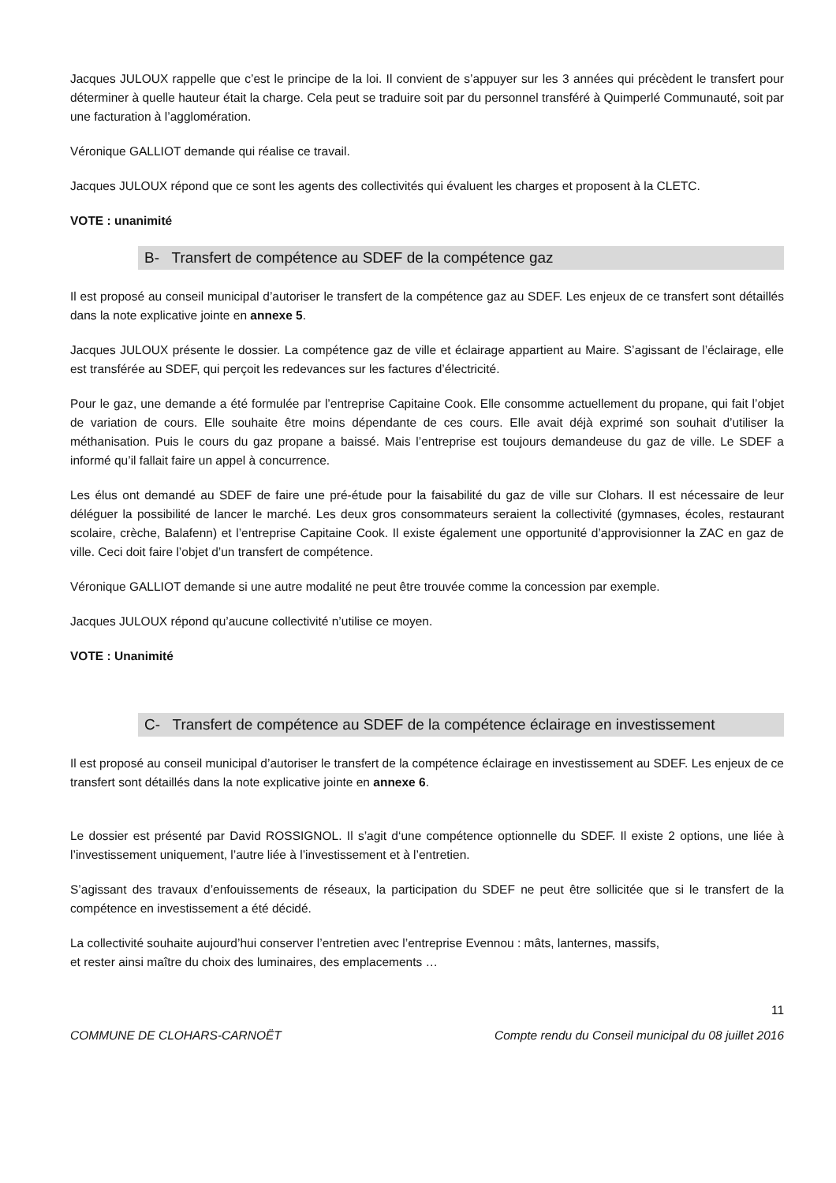Jacques JULOUX rappelle que c’est le principe de la loi. Il convient de s’appuyer sur les 3 années qui précèdent le transfert pour déterminer à quelle hauteur était la charge. Cela peut se traduire soit par du personnel transféré à Quimperlé Communauté, soit par une facturation à l’agglomération.
Véronique GALLIOT demande qui réalise ce travail.
Jacques JULOUX répond que ce sont les agents des collectivités qui évaluent les charges et proposent à la CLETC.
VOTE : unanimité
B- Transfert de compétence au SDEF de la compétence gaz
Il est proposé au conseil municipal d’autoriser le transfert de la compétence gaz au SDEF. Les enjeux de ce transfert sont détaillés dans la note explicative jointe en annexe 5.
Jacques JULOUX présente le dossier. La compétence gaz de ville et éclairage appartient au Maire. S’agissant de l’éclairage, elle est transférée au SDEF, qui perçoit les redevances sur les factures d’électricité.
Pour le gaz, une demande a été formulée par l’entreprise Capitaine Cook. Elle consomme actuellement du propane, qui fait l’objet de variation de cours. Elle souhaite être moins dépendante de ces cours. Elle avait déjà exprimé son souhait d’utiliser la méthanisation. Puis le cours du gaz propane a baissé. Mais l’entreprise est toujours demandeuse du gaz de ville. Le SDEF a informé qu’il fallait faire un appel à concurrence.
Les élus ont demandé au SDEF de faire une pré-étude pour la faisabilité du gaz de ville sur Clohars. Il est nécessaire de leur déléguer la possibilité de lancer le marché. Les deux gros consommateurs seraient la collectivité (gymnases, écoles, restaurant scolaire, crèche, Balafenn) et l’entreprise Capitaine Cook. Il existe également une opportunité d’approvisionner la ZAC en gaz de ville. Ceci doit faire l’objet d’un transfert de compétence.
Véronique GALLIOT demande si une autre modalité ne peut être trouvée comme la concession par exemple.
Jacques JULOUX répond qu’aucune collectivité n’utilise ce moyen.
VOTE : Unanimité
C- Transfert de compétence au SDEF de la compétence éclairage en investissement
Il est proposé au conseil municipal d’autoriser le transfert de la compétence éclairage en investissement au SDEF. Les enjeux de ce transfert sont détaillés dans la note explicative jointe en annexe 6.
Le dossier est présenté par David ROSSIGNOL. Il s’agit d‘une compétence optionnelle du SDEF. Il existe 2 options, une liée à l’investissement uniquement, l’autre liée à l’investissement et à l’entretien.
S’agissant des travaux d’enfouissements de réseaux, la participation du SDEF ne peut être sollicitée que si le transfert de la compétence en investissement a été décidé.
La collectivité souhaite aujourd’hui conserver l’entretien avec l’entreprise Evennou : mâts, lanternes, massifs,
et rester ainsi maître du choix des luminaires, des emplacements …
11
COMMUNE DE CLOHARS-CARNOËT Compte rendu du Conseil municipal du 08 juillet 2016